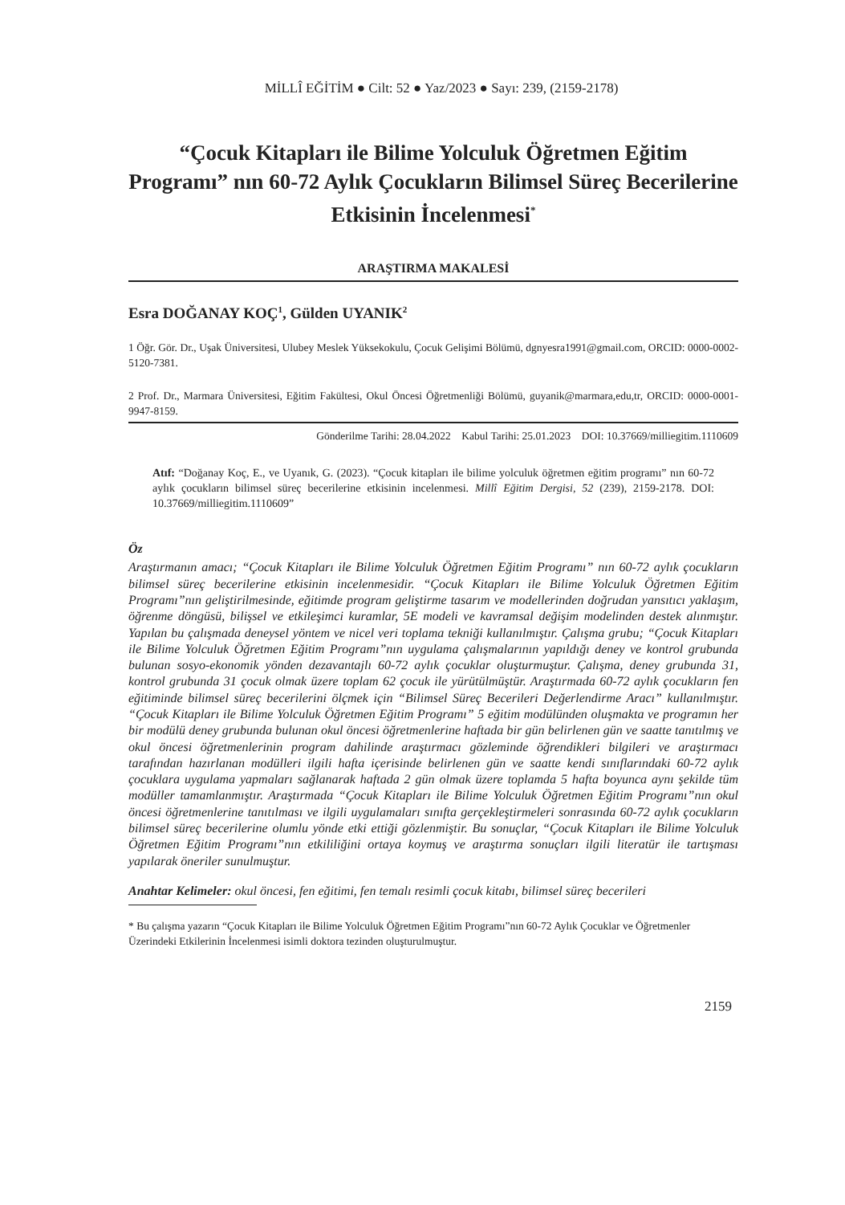MİLLÎ EĞİTİM ● Cilt: 52 ● Yaz/2023 ● Sayı: 239, (2159-2178)
“Çocuk Kitapları ile Bilime Yolculuk Öğretmen Eğitim Programı” nın 60-72 Aylık Çocukların Bilimsel Süreç Becerilerine Etkisinin İncelenmesi<sup>*</sup>
ARAŞTIRMA MAKALESİ
Esra DOĞANAY KOÇ<sup>1</sup>, Gülden UYANIK<sup>2</sup>
1 Öğr. Gör. Dr., Uşak Üniversitesi, Ulubey Meslek Yüksekokulu, Çocuk Gelişimi Bölümü, dgnyesra1991@gmail.com, ORCID: 0000-0002-5120-7381.
2 Prof. Dr., Marmara Üniversitesi, Eğitim Fakültesi, Okul Öncesi Öğretmenliği Bölümü, guyanik@marmara,edu,tr, ORCID: 0000-0001-9947-8159.
Gönderilme Tarihi: 28.04.2022 Kabul Tarihi: 25.01.2023 DOI: 10.37669/milliegitim.1110609
Atıf: “Doğanay Koç, E., ve Uyanık, G. (2023). “Çocuk kitapları ile bilime yolculuk öğretmen eğitim programı” nın 60-72 aylık çocukların bilimsel süreç becerilerine etkisinin incelenmesi. Millî Eğitim Dergisi, 52 (239), 2159-2178. DOI: 10.37669/milliegitim.1110609”
Öz
Araştırmanın amacı; “Çocuk Kitapları ile Bilime Yolculuk Öğretmen Eğitim Programı” nın 60-72 aylık çocukların bilimsel süreç becerilerine etkisinin incelenmesidir. “Çocuk Kitapları ile Bilime Yolculuk Öğretmen Eğitim Programı”nın geliştirilmesinde, eğitimde program geliştirme tasarım ve modellerinden doğrudan yansıtıcı yaklaşım, öğrenme döngüsü, bilişsel ve etkileşimci kuramlar, 5E modeli ve kavramsal değişim modelinden destek alınmıştır. Yapılan bu çalışmada deneysel yöntem ve nicel veri toplama tekniği kullanılmıştır. Çalışma grubu; “Çocuk Kitapları ile Bilime Yolculuk Öğretmen Eğitim Programı”nın uygulama çalışmalarının yapıldığı deney ve kontrol grubunda bulunan sosyo-ekonomik yönden dezavantajlı 60-72 aylık çocuklar oluşturmuştur. Çalışma, deney grubunda 31, kontrol grubunda 31 çocuk olmak üzere toplam 62 çocuk ile yürütülmüştür. Araştırmada 60-72 aylık çocukların fen eğitiminde bilimsel süreç becerilerini ölçmek için “Bilimsel Süreç Becerileri Değerlendirme Aracı” kullanılmıştır. “Çocuk Kitapları ile Bilime Yolculuk Öğretmen Eğitim Programı” 5 eğitim modülünden oluşmakta ve programın her bir modülü deney grubunda bulunan okul öncesi öğretmenlerine haftada bir gün belirlenen gün ve saatte tanıtılmış ve okul öncesi öğretmenlerinin program dahilinde araştırmacı gözleminde öğrendikleri bilgileri ve araştırmacı tarafından hazırlanan modülleri ilgili hafta içerisinde belirlenen gün ve saatte kendi sınıflarındaki 60-72 aylık çocuklara uygulama yapmaları sağlanarak haftada 2 gün olmak üzere toplamda 5 hafta boyunca aynı şekilde tüm modüller tamamlanmıştır. Araştırmada “Çocuk Kitapları ile Bilime Yolculuk Öğretmen Eğitim Programı”nın okul öncesi öğretmenlerine tanıtılması ve ilgili uygulamaları sınıfta gerçekleştirmeleri sonrasında 60-72 aylık çocukların bilimsel süreç becerilerine olumlu yönde etki ettiği gözlenmiştir. Bu sonuçlar, “Çocuk Kitapları ile Bilime Yolculuk Öğretmen Eğitim Programı”nın etkililiğini ortaya koymuş ve araştırma sonuçları ilgili literatür ile tartışması yapılarak öneriler sunulmuştur.
Anahtar Kelimeler: okul öncesi, fen eğitimi, fen temalı resimli çocuk kitabı, bilimsel süreç becerileri
* Bu çalışma yazarın “Çocuk Kitapları ile Bilime Yolculuk Öğretmen Eğitim Programı”nın 60-72 Aylık Çocuklar ve Öğretmenler Üzerindeki Etkilerinin İncelenmesi isimli doktora tezinden oluşturulmuştur.
2159